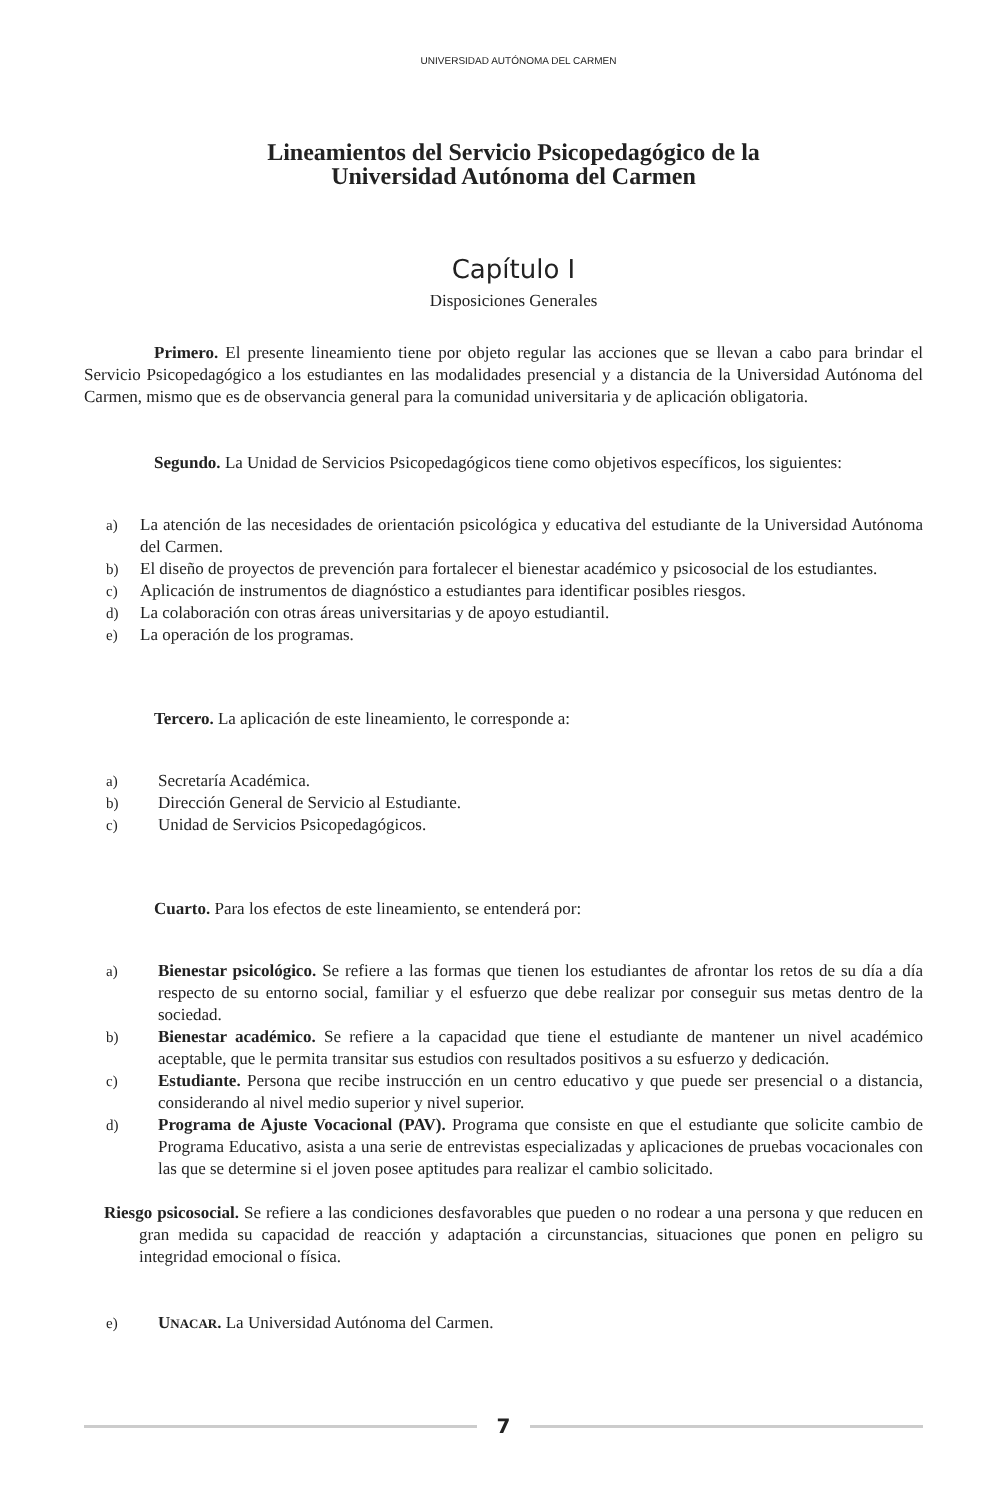UNIVERSIDAD AUTÓNOMA DEL CARMEN
Lineamientos del Servicio Psicopedagógico de la
Universidad Autónoma del Carmen
Capítulo I
Disposiciones Generales
Primero. El presente lineamiento tiene por objeto regular las acciones que se llevan a cabo para brindar el Servicio Psicopedagógico a los estudiantes en las modalidades presencial y a distancia de la Universidad Autónoma del Carmen, mismo que es de observancia general para la comunidad universitaria y de aplicación obligatoria.
Segundo. La Unidad de Servicios Psicopedagógicos tiene como objetivos específicos, los siguientes:
a) La atención de las necesidades de orientación psicológica y educativa del estudiante de la Universidad Autónoma del Carmen.
b) El diseño de proyectos de prevención para fortalecer el bienestar académico y psicosocial de los estudiantes.
c) Aplicación de instrumentos de diagnóstico a estudiantes para identificar posibles riesgos.
d) La colaboración con otras áreas universitarias y de apoyo estudiantil.
e) La operación de los programas.
Tercero. La aplicación de este lineamiento, le corresponde a:
a) Secretaría Académica.
b) Dirección General de Servicio al Estudiante.
c) Unidad de Servicios Psicopedagógicos.
Cuarto. Para los efectos de este lineamiento, se entenderá por:
a) Bienestar psicológico. Se refiere a las formas que tienen los estudiantes de afrontar los retos de su día a día respecto de su entorno social, familiar y el esfuerzo que debe realizar por conseguir sus metas dentro de la sociedad.
b) Bienestar académico. Se refiere a la capacidad que tiene el estudiante de mantener un nivel académico aceptable, que le permita transitar sus estudios con resultados positivos a su esfuerzo y dedicación.
c) Estudiante. Persona que recibe instrucción en un centro educativo y que puede ser presencial o a distancia, considerando al nivel medio superior y nivel superior.
d) Programa de Ajuste Vocacional (PAV). Programa que consiste en que el estudiante que solicite cambio de Programa Educativo, asista a una serie de entrevistas especializadas y aplicaciones de pruebas vocacionales con las que se determine si el joven posee aptitudes para realizar el cambio solicitado.
Riesgo psicosocial. Se refiere a las condiciones desfavorables que pueden o no rodear a una persona y que reducen en gran medida su capacidad de reacción y adaptación a circunstancias, situaciones que ponen en peligro su integridad emocional o física.
e) UNACAR. La Universidad Autónoma del Carmen.
7